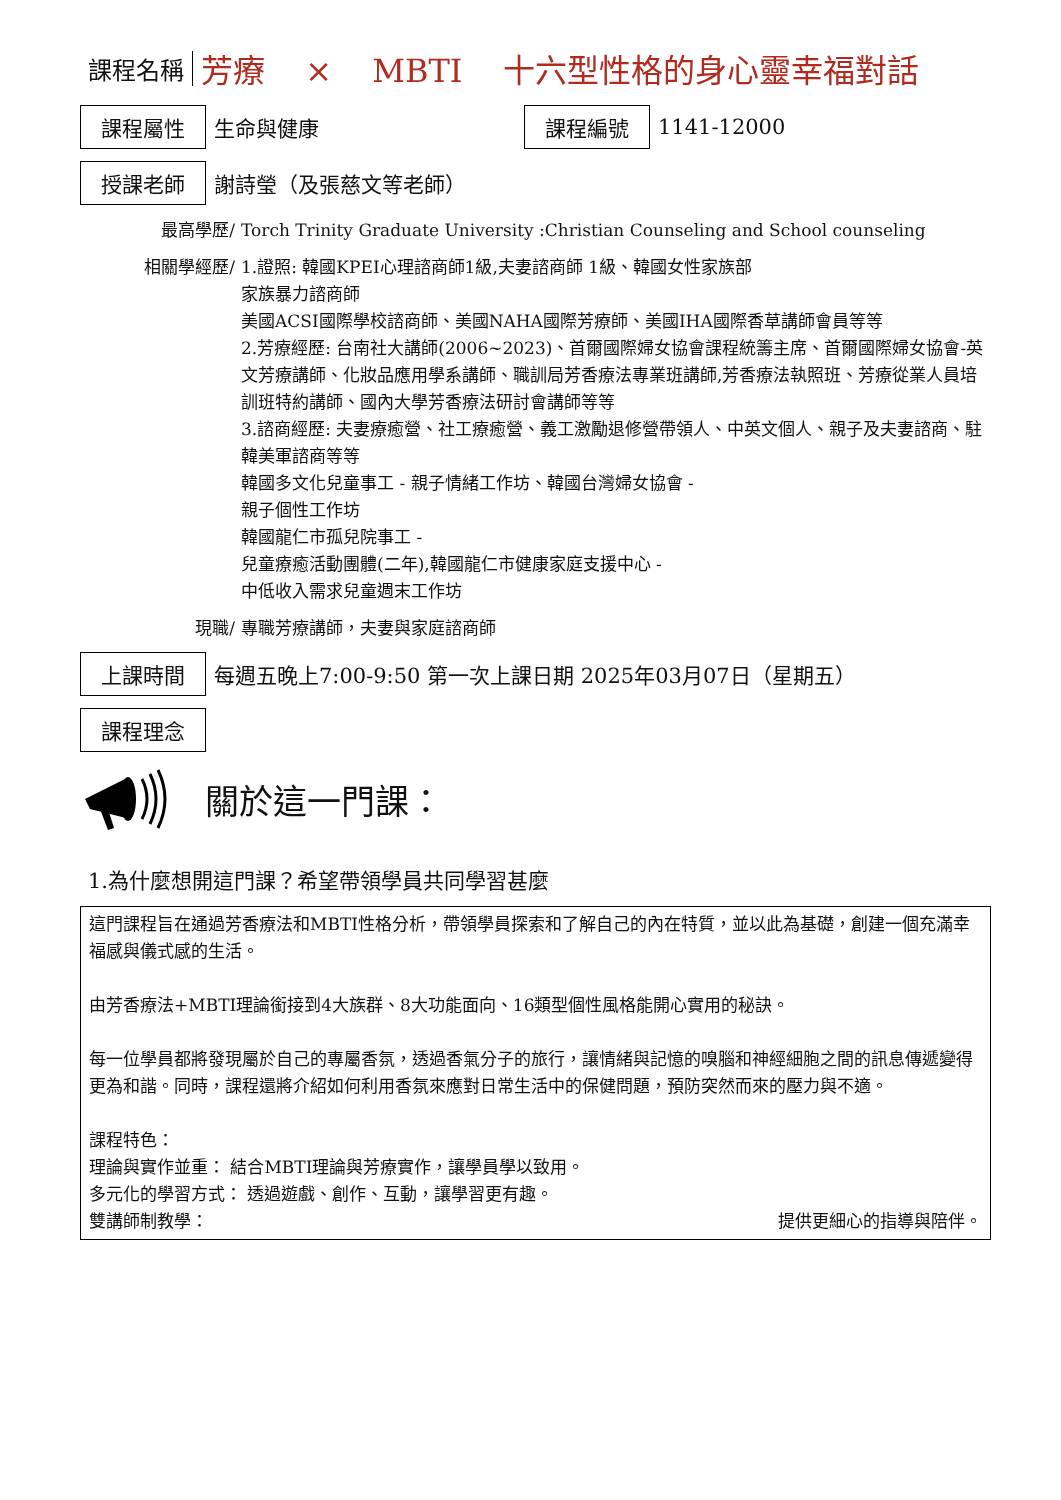課程名稱 芳療 × MBTI 十六型性格的身心靈幸福對話
課程屬性 生命與健康 課程編號 1141-12000
授課老師 謝詩瑩（及張慈文等老師）
最高學歷/ Torch Trinity Graduate University :Christian Counseling and School counseling
相關學經歷/ 1.證照: 韓國KPEI心理諮商師1級,夫妻諮商師 1級、韓國女性家族部
家族暴力諮商師
美國ACSI國際學校諮商師、美國NAHA國際芳療師、美國IHA國際香草講師會員等等
2.芳療經歷: 台南社大講師(2006~2023)、首爾國際婦女協會課程統籌主席、首爾國際婦女協會-英文芳療講師、化妝品應用學系講師、職訓局芳香療法專業班講師,芳香療法執照班、芳療從業人員培訓班特約講師、國內大學芳香療法研討會講師等等
3.諮商經歷: 夫妻療癒營、社工療癒營、義工激勵退修營帶領人、中英文個人、親子及夫妻諮商、駐韓美軍諮商等等
韓國多文化兒童事工 - 親子情緒工作坊、韓國台灣婦女協會 -
親子個性工作坊
韓國龍仁市孤兒院事工 -
兒童療癒活動團體(二年),韓國龍仁市健康家庭支援中心 -
中低收入需求兒童週末工作坊
現職/ 專職芳療講師，夫妻與家庭諮商師
上課時間 每週五晚上7:00-9:50 第一次上課日期 2025年03月07日（星期五）
課程理念
關於這一門課：
1.為什麼想開這門課？希望帶領學員共同學習甚麼
這門課程旨在通過芳香療法和MBTI性格分析，帶領學員探索和了解自己的內在特質，並以此為基礎，創建一個充滿幸福感與儀式感的生活。
由芳香療法+MBTI理論銜接到4大族群、8大功能面向、16類型個性風格能開心實用的秘訣。
每一位學員都將發現屬於自己的專屬香氛，透過香氣分子的旅行，讓情緒與記憶的嗅腦和神經細胞之間的訊息傳遞變得更為和諧。同時，課程還將介紹如何利用香氛來應對日常生活中的保健問題，預防突然而來的壓力與不適。
課程特色：
理論與實作並重： 結合MBTI理論與芳療實作，讓學員學以致用。
多元化的學習方式： 透過遊戲、創作、互動，讓學習更有趣。
雙講師制教學： 提供更細心的指導與陪伴。